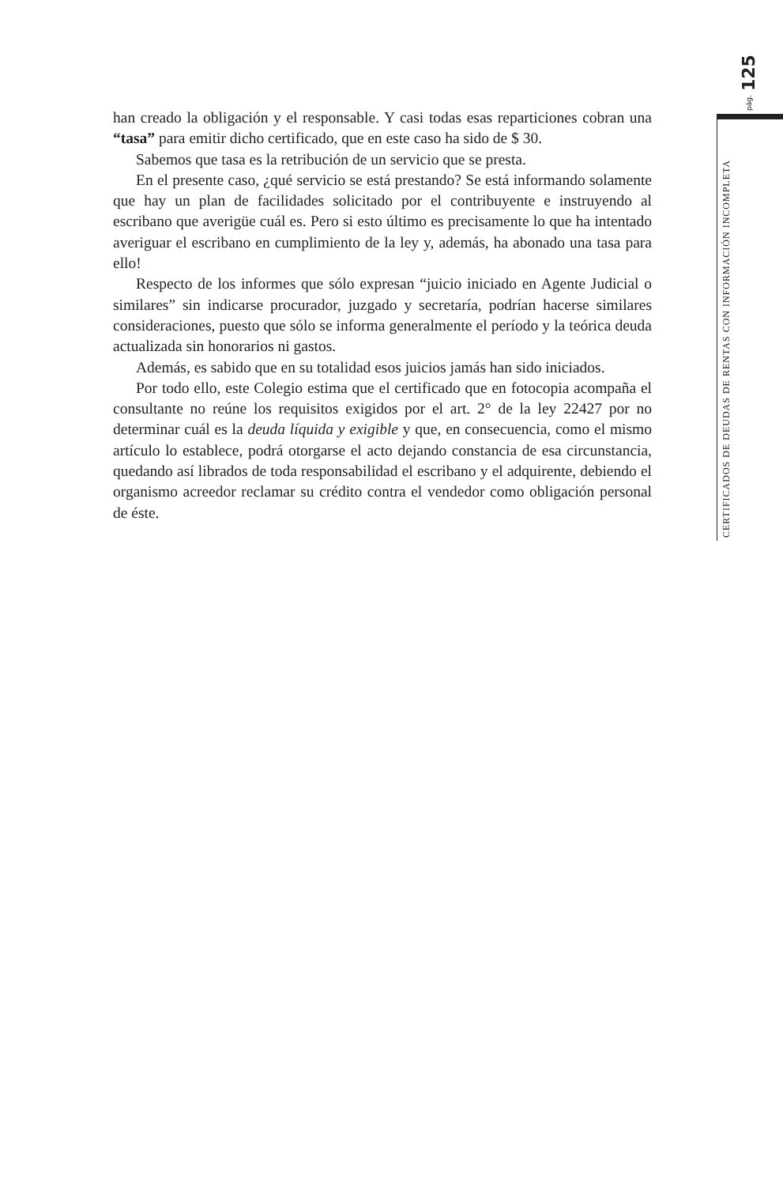pág. 125
CERTIFICADOS DE DEUDAS DE RENTAS CON INFORMACIÓN INCOMPLETA
han creado la obligación y el responsable. Y casi todas esas reparticiones cobran una “tasa” para emitir dicho certificado, que en este caso ha sido de $ 30.
Sabemos que tasa es la retribución de un servicio que se presta.
En el presente caso, ¿qué servicio se está prestando? Se está informando solamente que hay un plan de facilidades solicitado por el contribuyente e instruyendo al escribano que averigüe cuál es. Pero si esto último es precisamente lo que ha intentado averiguar el escribano en cumplimiento de la ley y, además, ha abonado una tasa para ello!
Respecto de los informes que sólo expresan “juicio iniciado en Agente Judicial o similares” sin indicarse procurador, juzgado y secretaría, podrían hacerse similares consideraciones, puesto que sólo se informa generalmente el período y la teórica deuda actualizada sin honorarios ni gastos.
Además, es sabido que en su totalidad esos juicios jamás han sido iniciados.
Por todo ello, este Colegio estima que el certificado que en fotocopia acompaña el consultante no reúne los requisitos exigidos por el art. 2° de la ley 22427 por no determinar cuál es la deuda líquida y exigible y que, en consecuencia, como el mismo artículo lo establece, podrá otorgarse el acto dejando constancia de esa circunstancia, quedando así librados de toda responsabilidad el escribano y el adquirente, debiendo el organismo acreedor reclamar su crédito contra el vendedor como obligación personal de éste.